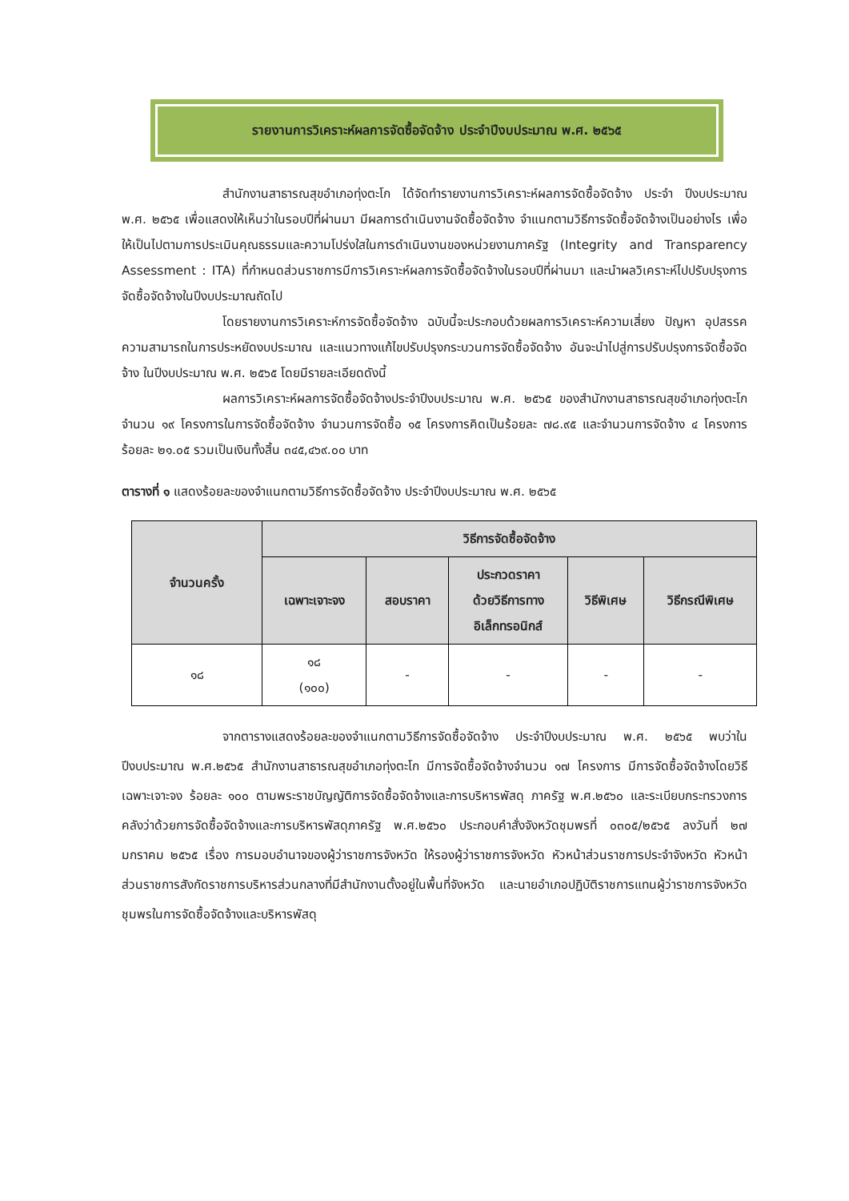รายงานการวิเคราะห์ผลการจัดซื้อจัดจ้าง ประจำปีงบประมาณ พ.ศ. ๒๕๖๕
สำนักงานสาธารณสุขอำเภอทุ่งตะโก ได้จัดทำรายงานการวิเคราะห์ผลการจัดซื้อจัดจ้าง ประจำ ปีงบประมาณ พ.ศ. ๒๕๖๕ เพื่อแสดงให้เห็นว่าในรอบปีที่ผ่านมา มีผลการดำเนินงานจัดซื้อจัดจ้าง จำแนกตามวิธีการจัดซื้อจัดจ้างเป็นอย่างไร เพื่อให้เป็นไปตามการประเมินคุณธรรมและความโปร่งใสในการดำเนินงานของหน่วยงานภาครัฐ (Integrity and Transparency Assessment : ITA) ที่กำหนดส่วนราชการมีการวิเคราะห์ผลการจัดซื้อจัดจ้างในรอบปีที่ผ่านมา และนำผลวิเคราะห์ไปปรับปรุงการจัดซื้อจัดจ้างในปีงบประมาณถัดไป
โดยรายงานการวิเคราะห์การจัดซื้อจัดจ้าง ฉบับนี้จะประกอบด้วยผลการวิเคราะห์ความเสี่ยง ปัญหา อุปสรรค ความสามารถในการประหยัดงบประมาณ และแนวทางแก้ไขปรับปรุงกระบวนการจัดซื้อจัดจ้าง อันจะนำไปสู่การปรับปรุงการจัดซื้อจัดจ้าง ในปีงบประมาณ พ.ศ. ๒๕๖๕ โดยมีรายละเอียดดังนี้
ผลการวิเคราะห์ผลการจัดซื้อจัดจ้างประจำปีงบประมาณ พ.ศ. ๒๕๖๕ ของสำนักงานสาธารณสุขอำเภอทุ่งตะโกจำนวน ๑๙ โครงการในการจัดซื้อจัดจ้าง จำนวนการจัดซื้อ ๑๕ โครงการคิดเป็นร้อยละ ๗๘.๙๕ และจำนวนการจัดจ้าง ๔ โครงการ ร้อยละ ๒๑.๐๕ รวมเป็นเงินทั้งสิ้น ๓๔๕,๔๖๙.๐๐ บาท
ตารางที่ ๑ แสดงร้อยละของจำแนกตามวิธีการจัดซื้อจัดจ้าง ประจำปีงบประมาณ พ.ศ. ๒๕๖๕
| จำนวนครั้ง | วิธีการจัดซื้อจัดจ้าง | | | | |
| --- | --- | --- | --- | --- | --- |
| | เฉพาะเจาะจง | สอบราคา | ประกวดราคา ด้วยวิธีการทาง อิเล็กทรอนิกส์ | วิธีพิเศษ | วิธีกรณีพิเศษ |
| ๑๘ | ๑๘ (๑๐๐) | - | - | - | - |
จากตารางแสดงร้อยละของจำแนกตามวิธีการจัดซื้อจัดจ้าง ประจำปีงบประมาณ พ.ศ. ๒๕๖๕ พบว่าในปีงบประมาณ พ.ศ.๒๕๖๕ สำนักงานสาธารณสุขอำเภอทุ่งตะโก มีการจัดซื้อจัดจ้างจำนวน ๑๗ โครงการ มีการจัดซื้อจัดจ้างโดยวิธีเฉพาะเจาะจง ร้อยละ ๑๐๐ ตามพระราชบัญญัติการจัดซื้อจัดจ้างและการบริหารพัสดุ ภาครัฐ พ.ศ.๒๕๖๐ และระเบียบกระทรวงการคลังว่าด้วยการจัดซื้อจัดจ้างและการบริหารพัสดุภาครัฐ พ.ศ.๒๕๖๐ ประกอบคำสั่งจังหวัดชุมพรที่ ๐๓๐๕/๒๕๖๕ ลงวันที่ ๒๗ มกราคม ๒๕๖๕ เรื่อง การมอบอำนาจของผู้ว่าราชการจังหวัด ให้รองผู้ว่าราชการจังหวัด หัวหน้าส่วนราชการประจำจังหวัด หัวหน้าส่วนราชการสังกัดราชการบริหารส่วนกลางที่มีสำนักงานตั้งอยู่ในพื้นที่จังหวัด และนายอำเภอปฏิบัติราชการแทนผู้ว่าราชการจังหวัดชุมพรในการจัดซื้อจัดจ้างและบริหารพัสดุ